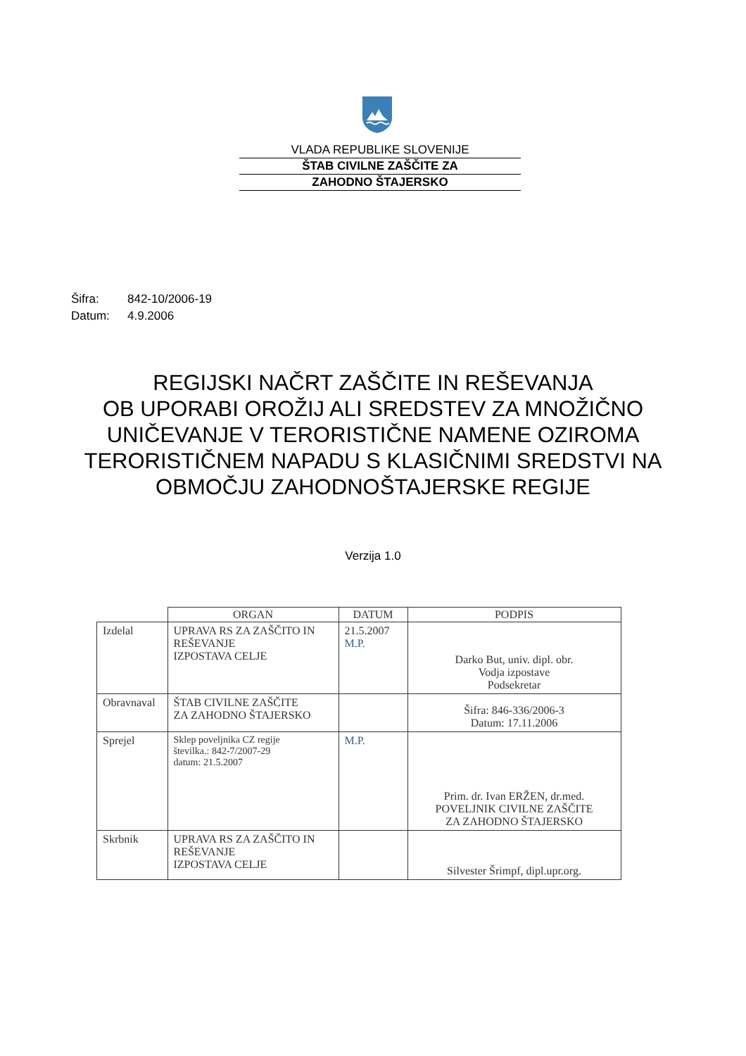VLADA REPUBLIKE SLOVENIJE
ŠTAB CIVILNE ZAŠČITE ZA
ZAHODNO ŠTAJERSKO
Šifra: 842-10/2006-19
Datum: 4.9.2006
REGIJSKI NAČRT ZAŠČITE IN REŠEVANJA
OB UPORABI OROŽIJ ALI SREDSTEV ZA MNOŽIČNO UNIČEVANJE V TERORISTIČNE NAMENE OZIROMA TERORISTIČNEM NAPADU S KLASIČNIMI SREDSTVI NA OBMOČJU ZAHODNOŠTAJERSKE REGIJE
Verzija 1.0
| | ORGAN | DATUM | PODPIS |
| Izdelal | UPRAVA RS ZA ZAŠČITO IN REŠEVANJE IZPOSTAVA CELJE | 21.5.2007 M.P. | Darko But, univ. dipl. obr. Vodja izpostave Podsekretar |
| Obravnaval | ŠTAB CIVILNE ZAŠČITE ZA ZAHODNO ŠTAJERSKO | | Šifra: 846-336/2006-3 Datum: 17.11.2006 |
| Sprejel | Sklep poveljnika CZ regije številka.: 842-7/2007-29 datum: 21.5.2007 | M.P. | Prim. dr. Ivan ERŽEN, dr.med. POVELJNIK CIVILNE ZAŠČITE ZA ZAHODNO ŠTAJERSKO |
| Skrbnik | UPRAVA RS ZA ZAŠČITO IN REŠEVANJE IZPOSTAVA CELJE | | Silvester Šrimpf, dipl.upr.org. |